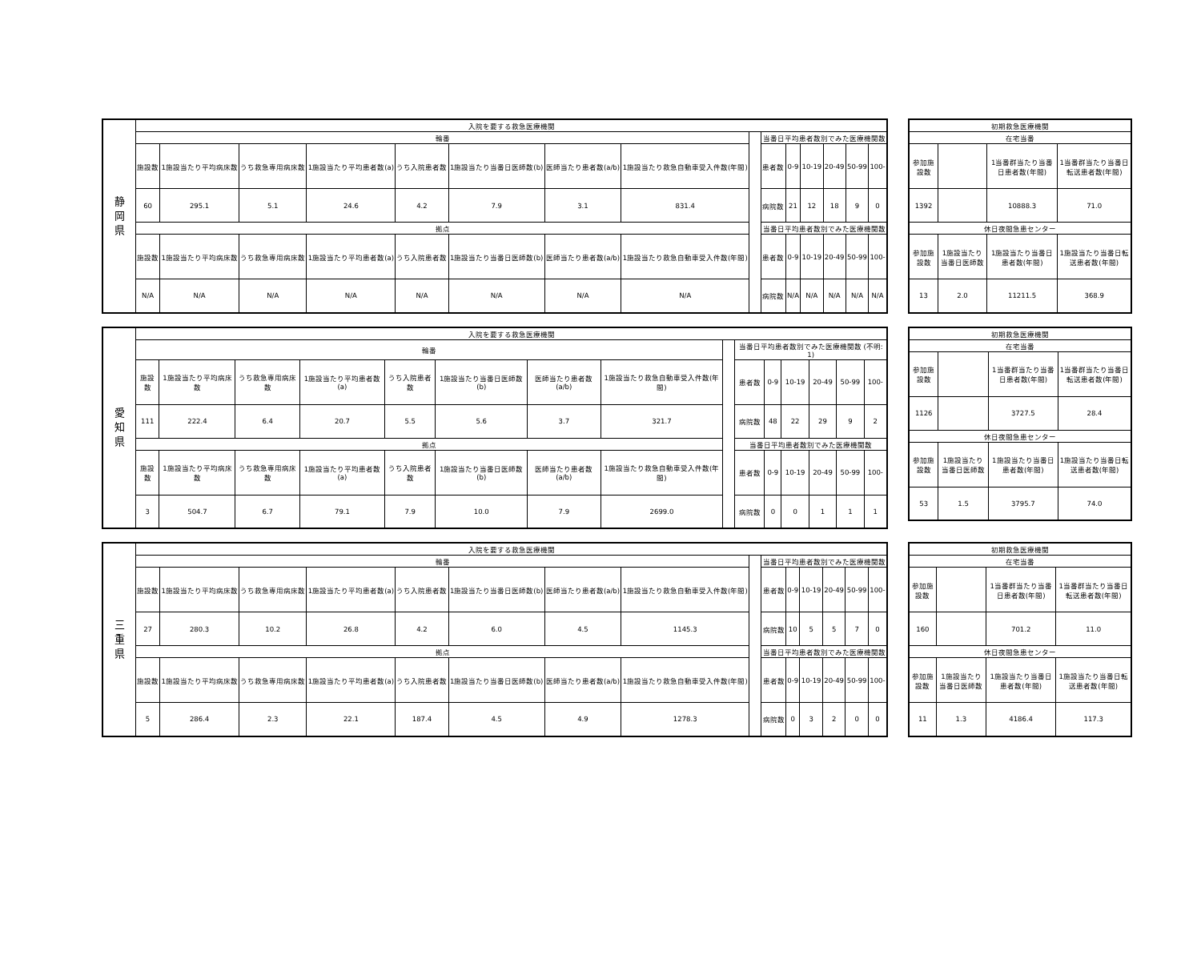| 静 岡 県 | 入院を要する救急医療機関 | | | | | | | | | | | | | | |
| | 輪番 | | | | | | | | | 当番日平均患者数別でみた医療機関数 | | | | | |
| | 施設数 | 1施設当たり平均病床数 | うち救急専用病床数 | 1施設当たり平均患者数(a) | うち入院患者数 | 1施設当たり当番日医師数(b) | 医師当たり患者数(a/b) | 1施設当たり救急自動車受入件数(年間) | | 患者数 | 0-9 | 10-19 | 20-49 | 50-99 | 100- |
| | 60 | 295.1 | 5.1 | 24.6 | 4.2 | 7.9 | 3.1 | 831.4 | | 病院数 | 21 | 12 | 18 | 9 | 0 |
| | 拠点 | | | | | | | | | 当番日平均患者数別でみた医療機関数 | | | | | |
| | 施設数 | 1施設当たり平均病床数 | うち救急専用病床数 | 1施設当たり平均患者数(a) | うち入院患者数 | 1施設当たり当番日医師数(b) | 医師当たり患者数(a/b) | 1施設当たり救急自動車受入件数(年間) | | 患者数 | 0-9 | 10-19 | 20-49 | 50-99 | 100- |
| | N/A | N/A | N/A | N/A | N/A | N/A | N/A | N/A | | 病院数 | N/A | N/A | N/A | N/A | N/A |
| 初期救急医療機関 | | | |
| --- | --- | --- | --- |
| 在宅当番 | | | |
| 参加施設数 | | 1当番群当たり当番日患者数(年間) | 1当番群当たり当番日転送患者数(年間) |
| 1392 | | 10888.3 | 71.0 |
| 休日夜間急患センター | | | |
| 参加施設数 | 1施設当たり当番日医師数 | 1施設当たり当番日患者数(年間) | 1施設当たり当番日転送患者数(年間) |
| 13 | 2.0 | 11211.5 | 368.9 |
| 愛 知 県 | 入院を要する救急医療機関 | | | | | | | | | | | | | | |
| | 輪番 | | | | | | | | | 当番日平均患者数別でみた医療機関数 (不明: 1) | | | | | |
| | 施設数 | 1施設当たり平均病床数 | うち救急専用病床数 | 1施設当たり平均患者数(a) | うち入院患者数 | 1施設当たり当番日医師数(b) | 医師当たり患者数(a/b) | 1施設当たり救急自動車受入件数(年間) | | 患者数 | 0-9 | 10-19 | 20-49 | 50-99 | 100- |
| | 111 | 222.4 | 6.4 | 20.7 | 5.5 | 5.6 | 3.7 | 321.7 | | 病院数 | 48 | 22 | 29 | 9 | 2 |
| | 拠点 | | | | | | | | | 当番日平均患者数別でみた医療機関数 | | | | | |
| | 施設数 | 1施設当たり平均病床数 | うち救急専用病床数 | 1施設当たり平均患者数(a) | うち入院患者数 | 1施設当たり当番日医師数(b) | 医師当たり患者数(a/b) | 1施設当たり救急自動車受入件数(年間) | | 患者数 | 0-9 | 10-19 | 20-49 | 50-99 | 100- |
| | 3 | 504.7 | 6.7 | 79.1 | 7.9 | 10.0 | 7.9 | 2699.0 | | 病院数 | 0 | 0 | 1 | 1 | 1 |
| 初期救急医療機関 | | | |
| --- | --- | --- | --- |
| 在宅当番 | | | |
| 参加施設数 | | 1当番群当たり当番日患者数(年間) | 1当番群当たり当番日転送患者数(年間) |
| 1126 | | 3727.5 | 28.4 |
| 休日夜間急患センター | | | |
| 参加施設数 | 1施設当たり当番日医師数 | 1施設当たり当番日患者数(年間) | 1施設当たり当番日転送患者数(年間) |
| 53 | 1.5 | 3795.7 | 74.0 |
| 三 重 県 | 入院を要する救急医療機関 | | | | | | | | | | | | | | |
| | 輪番 | | | | | | | | | 当番日平均患者数別でみた医療機関数 | | | | | |
| | 施設数 | 1施設当たり平均病床数 | うち救急専用病床数 | 1施設当たり平均患者数(a) | うち入院患者数 | 1施設当たり当番日医師数(b) | 医師当たり患者数(a/b) | 1施設当たり救急自動車受入件数(年間) | | 患者数 | 0-9 | 10-19 | 20-49 | 50-99 | 100- |
| | 27 | 280.3 | 10.2 | 26.8 | 4.2 | 6.0 | 4.5 | 1145.3 | | 病院数 | 10 | 5 | 5 | 7 | 0 |
| | 拠点 | | | | | | | | | 当番日平均患者数別でみた医療機関数 | | | | | |
| | 施設数 | 1施設当たり平均病床数 | うち救急専用病床数 | 1施設当たり平均患者数(a) | うち入院患者数 | 1施設当たり当番日医師数(b) | 医師当たり患者数(a/b) | 1施設当たり救急自動車受入件数(年間) | | 患者数 | 0-9 | 10-19 | 20-49 | 50-99 | 100- |
| | 5 | 286.4 | 2.3 | 22.1 | 187.4 | 4.5 | 4.9 | 1278.3 | | 病院数 | 0 | 3 | 2 | 0 | 0 |
| 初期救急医療機関 | | | |
| --- | --- | --- | --- |
| 在宅当番 | | | |
| 参加施設数 | | 1当番群当たり当番日患者数(年間) | 1当番群当たり当番日転送患者数(年間) |
| 160 | | 701.2 | 11.0 |
| 休日夜間急患センター | | | |
| 参加施設数 | 1施設当たり当番日医師数 | 1施設当たり当番日患者数(年間) | 1施設当たり当番日転送患者数(年間) |
| 11 | 1.3 | 4186.4 | 117.3 |